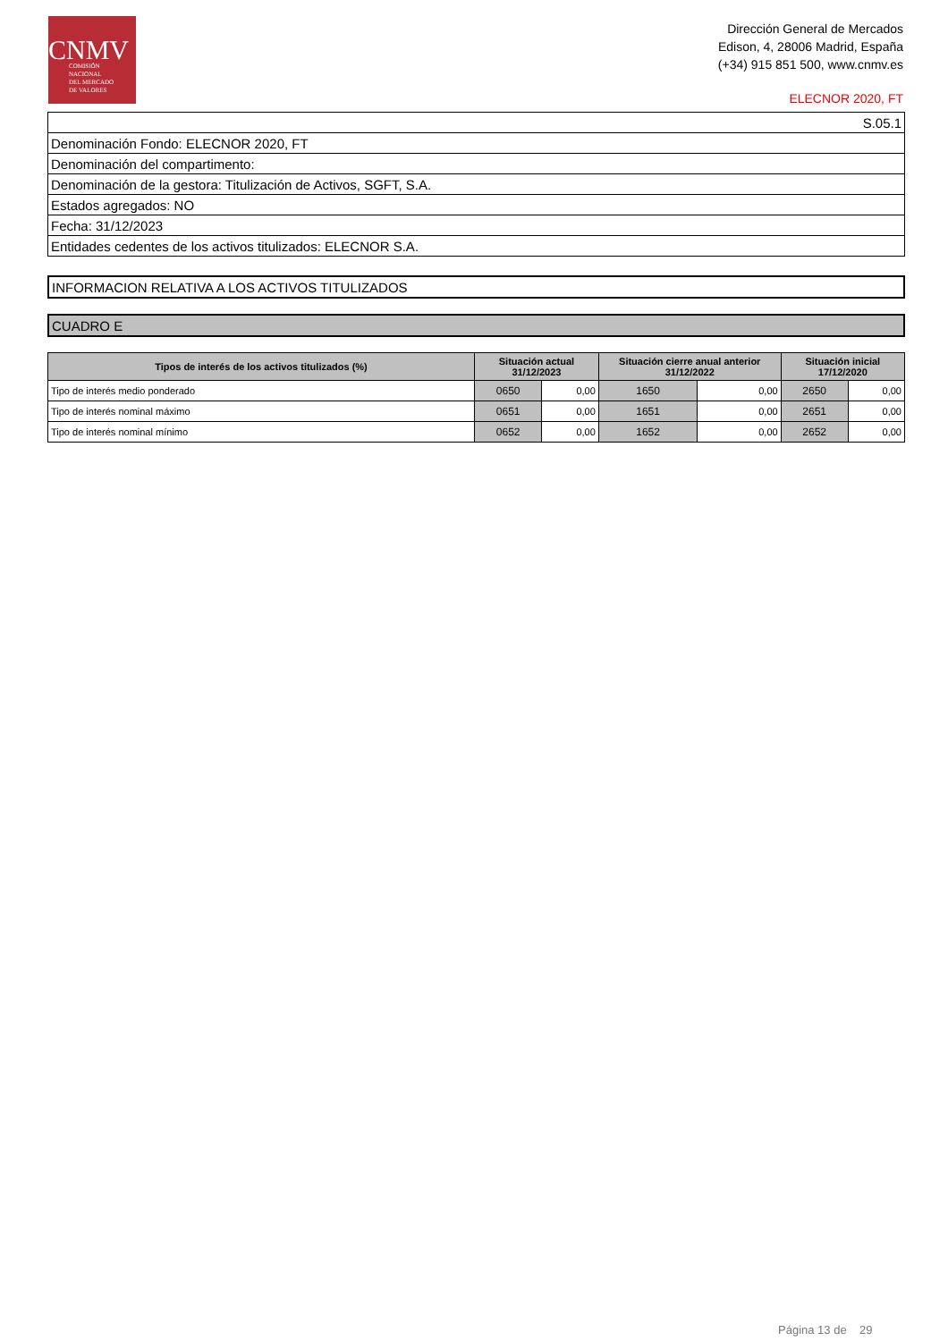CNMV
COMISIÓN
NACIONAL
DEL MERCADO
DE VALORES
Dirección General de Mercados
Edison, 4, 28006 Madrid, España
(+34) 915 851 500, www.cnmv.es
ELECNOR 2020, FT
| S.05.1 |
| Denominación Fondo: ELECNOR 2020, FT |
| Denominación del compartimento: |
| Denominación de la gestora: Titulización de Activos, SGFT, S.A. |
| Estados agregados: NO |
| Fecha: 31/12/2023 |
| Entidades cedentes de los activos titulizados: ELECNOR S.A. |
INFORMACION RELATIVA A LOS ACTIVOS TITULIZADOS
CUADRO E
| Tipos de interés de los activos titulizados (%) | Situación actual 31/12/2023 | | Situación cierre anual anterior 31/12/2022 | | Situación inicial 17/12/2020 | |
| --- | --- | --- | --- | --- | --- | --- |
| Tipo de interés medio ponderado | 0650 | 0,00 | 1650 | 0,00 | 2650 | 0,00 |
| Tipo de interés nominal máximo | 0651 | 0,00 | 1651 | 0,00 | 2651 | 0,00 |
| Tipo de interés nominal mínimo | 0652 | 0,00 | 1652 | 0,00 | 2652 | 0,00 |
Página 13 de 29